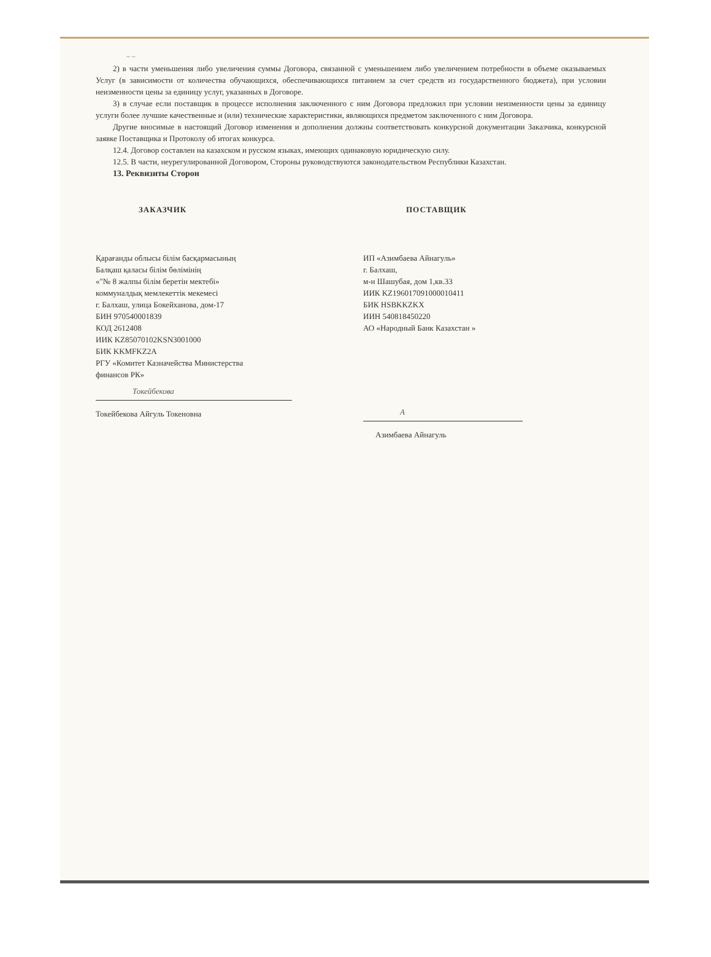~ ~
2) в части уменьшения либо увеличения суммы Договора, связанной с уменьшением либо увеличением потребности в объеме оказываемых Услуг (в зависимости от количества обучающихся, обеспечивающихся питанием за счет средств из государственного бюджета), при условии неизменности цены за единицу услуг, указанных в Договоре.
3) в случае если поставщик в процессе исполнения заключенного с ним Договора предложил при условии неизменности цены за единицу услуги более лучшие качественные и (или) технические характеристики, являющихся предметом заключенного с ним Договора.
Другие вносимые в настоящий Договор изменения и дополнения должны соответствовать конкурсной документации Заказчика, конкурсной заявке Поставщика и Протоколу об итогах конкурса.
12.4. Договор составлен на казахском и русском языках, имеющих одинаковую юридическую силу.
12.5. В части, неурегулированной Договором, Стороны руководствуются законодательством Республики Казахстан.
13. Реквизиты Сторон
ЗАКАЗЧИК
Қарағанды облысы білім басқармасының
Балқаш қаласы білім бөлімінің
«"№ 8 жалпы білім беретін мектебі»
коммуналдық мемлекеттік мекемесі
г. Балхаш, улица Бокейханова, дом-17
БИН 970540001839
КОД 2612408
ИИК KZ85070102KSN3001000
БИК KKMFKZ2A
РГУ «Комитет Казначейства Министерства
финансов РК»
Токейбекова
Токейбекова Айгуль Токеновна
ПОСТАВЩИК
ИП «Азимбаева Айнагуль»
г. Балхаш,
м-н Шашубая, дом 1,кв.33
ИИК KZ196017091000010411
БИК HSBKKZKX
ИИН 540818450220
АО «Народный Банк Казахстан »
А
Азимбаева Айнагуль